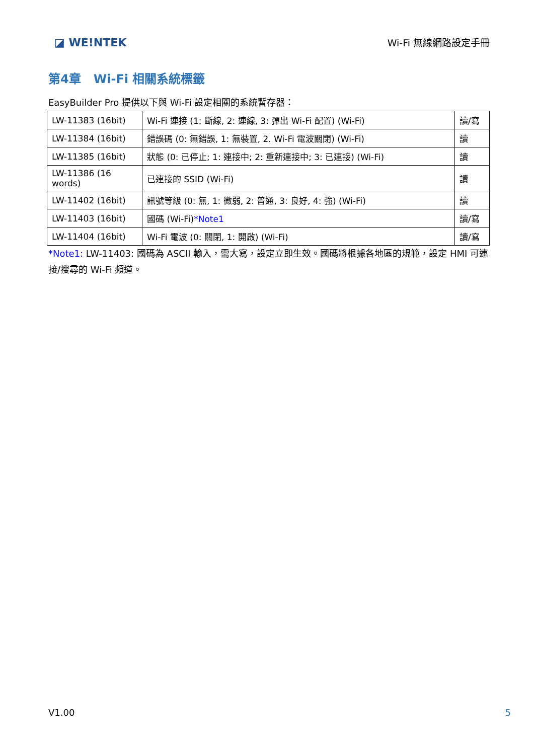◪ WE!NTEK
Wi-Fi 無線網路設定手冊
第4章 Wi-Fi 相關系統標籤
EasyBuilder Pro 提供以下與 Wi-Fi 設定相關的系統暫存器：
| LW-11383 (16bit) | Wi-Fi 連接 (1: 斷線, 2: 連線, 3: 彈出 Wi-Fi 配置) (Wi-Fi) | 讀/寫 |
| LW-11384 (16bit) | 錯誤碼 (0: 無錯誤, 1: 無裝置, 2. Wi-Fi 電波關閉) (Wi-Fi) | 讀 |
| LW-11385 (16bit) | 狀態 (0: 已停止; 1: 連接中; 2: 重新連接中; 3: 已連接) (Wi-Fi) | 讀 |
| LW-11386 (16 words) | 已連接的 SSID (Wi-Fi) | 讀 |
| LW-11402 (16bit) | 訊號等級 (0: 無, 1: 微弱, 2: 普通, 3: 良好, 4: 強) (Wi-Fi) | 讀 |
| LW-11403 (16bit) | 國碼 (Wi-Fi) *Note1 | 讀/寫 |
| LW-11404 (16bit) | Wi-Fi 電波 (0: 關閉, 1: 開啟) (Wi-Fi) | 讀/寫 |
*Note1: LW-11403: 國碼為 ASCII 輸入，需大寫，設定立即生效。國碼將根據各地區的規範，設定 HMI 可連接/搜尋的 Wi-Fi 頻道。
V1.00 5